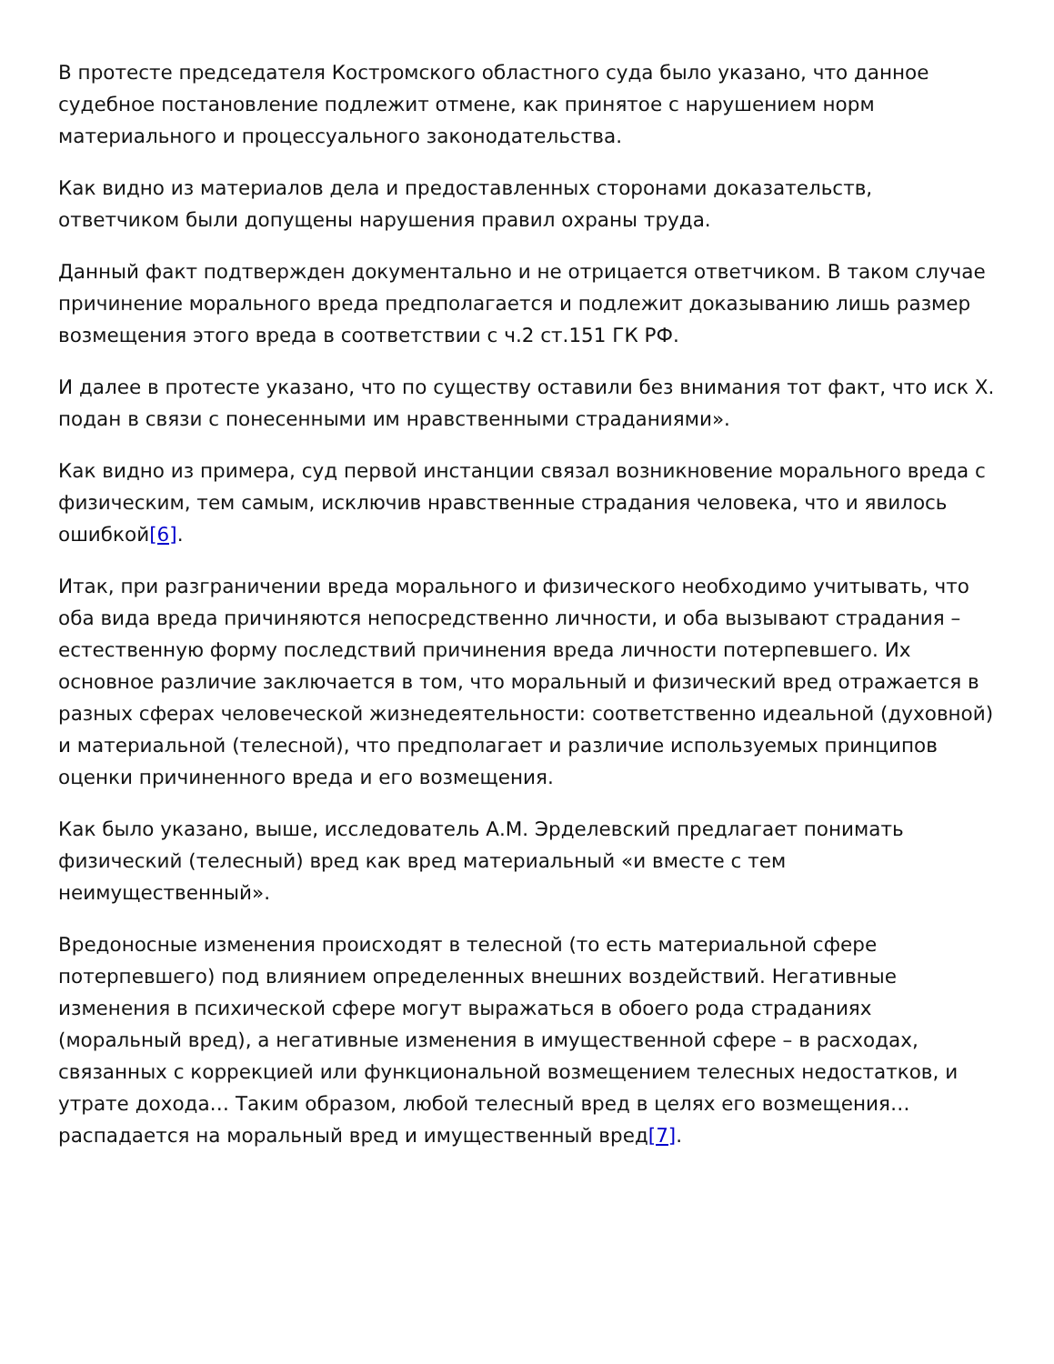В протесте председателя Костромского областного суда было указано, что данное судебное постановление подлежит отмене, как принятое с нарушением норм материального и процессуального законодательства.
Как видно из материалов дела и предоставленных сторонами доказательств, ответчиком были допущены нарушения правил охраны труда.
Данный факт подтвержден документально и не отрицается ответчиком. В таком случае причинение морального вреда предполагается и подлежит доказыванию лишь размер возмещения этого вреда в соответствии с ч.2 ст.151 ГК РФ.
И далее в протесте указано, что по существу оставили без внимания тот факт, что иск Х. подан в связи с понесенными им нравственными страданиями».
Как видно из примера, суд первой инстанции связал возникновение морального вреда с физическим, тем самым, исключив нравственные страдания человека, что и явилось ошибкой[6].
Итак, при разграничении вреда морального и физического необходимо учитывать, что оба вида вреда причиняются непосредственно личности, и оба вызывают страдания – естественную форму последствий причинения вреда личности потерпевшего. Их основное различие заключается в том, что моральный и физический вред отражается в разных сферах человеческой жизнедеятельности: соответственно идеальной (духовной) и материальной (телесной), что предполагает и различие используемых принципов оценки причиненного вреда и его возмещения.
Как было указано, выше, исследователь А.М. Эрделевский предлагает понимать физический (телесный) вред как вред материальный «и вместе с тем неимущественный».
Вредоносные изменения происходят в телесной (то есть материальной сфере потерпевшего) под влиянием определенных внешних воздействий. Негативные изменения в психической сфере могут выражаться в обоего рода страданиях (моральный вред), а негативные изменения в имущественной сфере – в расходах, связанных с коррекцией или функциональной возмещением телесных недостатков, и утрате дохода… Таким образом, любой телесный вред в целях его возмещения… распадается на моральный вред и имущественный вред[7].